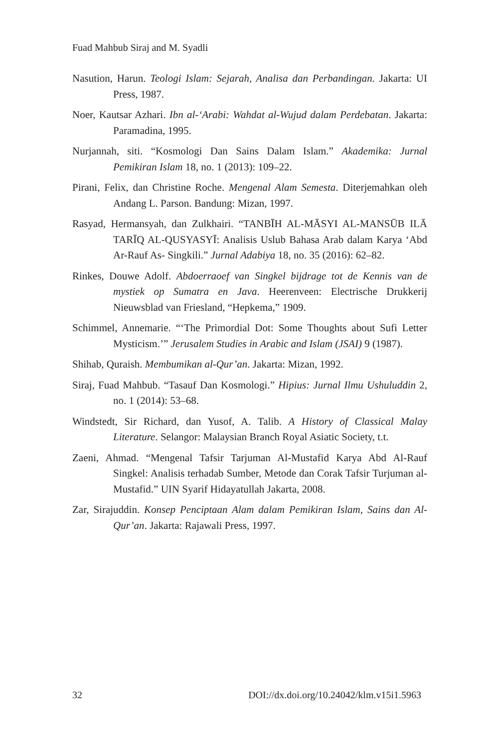Fuad Mahbub Siraj and M. Syadli
Nasution, Harun. Teologi Islam: Sejarah, Analisa dan Perbandingan. Jakarta: UI Press, 1987.
Noer, Kautsar Azhari. Ibn al-‘Arabi: Wahdat al-Wujud dalam Perdebatan. Jakarta: Paramadina, 1995.
Nurjannah, siti. “Kosmologi Dan Sains Dalam Islam.” Akademika: Jurnal Pemikiran Islam 18, no. 1 (2013): 109–22.
Pirani, Felix, dan Christine Roche. Mengenal Alam Semesta. Diterjemahkan oleh Andang L. Parson. Bandung: Mizan, 1997.
Rasyad, Hermansyah, dan Zulkhairi. “TANBĪH AL-MĀSYI AL-MANSŪB ILĀ TARĪQ AL-QUSYASYĪ: Analisis Uslub Bahasa Arab dalam Karya ‘Abd Ar-Rauf As- Singkili.” Jurnal Adabiya 18, no. 35 (2016): 62–82.
Rinkes, Douwe Adolf. Abdoerraoef van Singkel bijdrage tot de Kennis van de mystiek op Sumatra en Java. Heerenveen: Electrische Drukkerij Nieuwsblad van Friesland, “Hepkema,” 1909.
Schimmel, Annemarie. “‘The Primordial Dot: Some Thoughts about Sufi Letter Mysticism.’” Jerusalem Studies in Arabic and Islam (JSAI) 9 (1987).
Shihab, Quraish. Membumikan al-Qur’an. Jakarta: Mizan, 1992.
Siraj, Fuad Mahbub. “Tasauf Dan Kosmologi.” Hipius: Jurnal Ilmu Ushuluddin 2, no. 1 (2014): 53–68.
Windstedt, Sir Richard, dan Yusof, A. Talib. A History of Classical Malay Literature. Selangor: Malaysian Branch Royal Asiatic Society, t.t.
Zaeni, Ahmad. “Mengenal Tafsir Tarjuman Al-Mustafid Karya Abd Al-Rauf Singkel: Analisis terhadab Sumber, Metode dan Corak Tafsir Turjuman al-Mustafid.” UIN Syarif Hidayatullah Jakarta, 2008.
Zar, Sirajuddin. Konsep Penciptaan Alam dalam Pemikiran Islam, Sains dan Al-Qur’an. Jakarta: Rajawali Press, 1997.
32 DOI://dx.doi.org/10.24042/klm.v15i1.5963